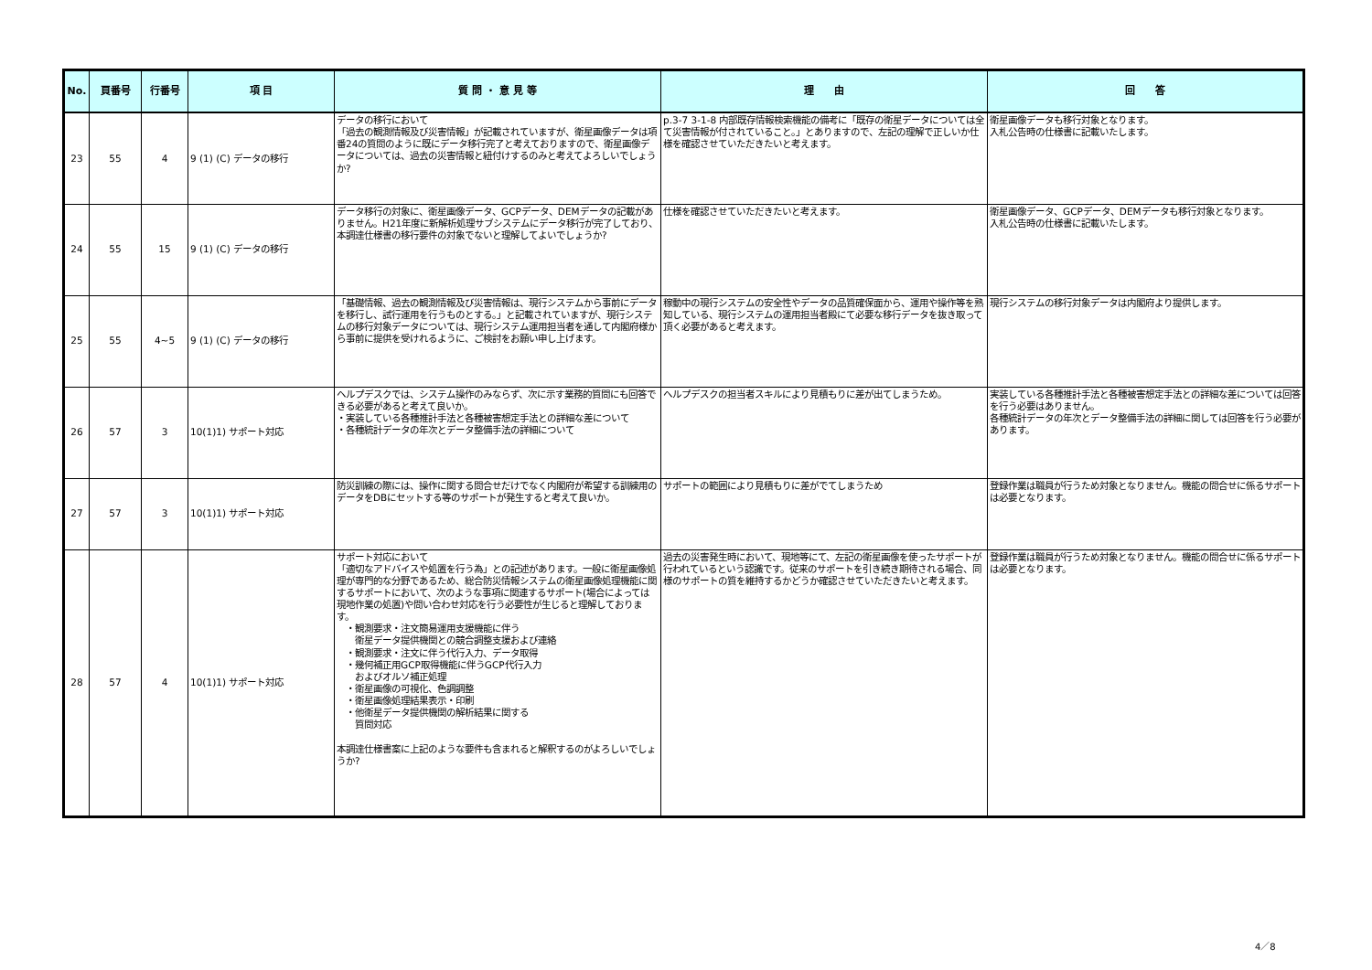| No. | 頁番号 | 行番号 | 項 目 | 質 問 ・ 意 見 等 | 理 由 | 回 答 |
| --- | --- | --- | --- | --- | --- | --- |
| 23 | 55 | 4 | 9 (1) (C) データの移行 | データの移行において 「過去の観測情報及び災害情報」が記載されていますが、衛星画像データは項番24の質問のように既にデータ移行完了と考えておりますので、衛星画像データについては、過去の災害情報と紐付けするのみと考えてよろしいでしょうか? | p.3-7 3-1-8 内部既存情報検索機能の備考に「既存の衛星データについては全て災害情報が付されていること。」とありますので、左記の理解で正しいか仕様を確認させていただきたいと考えます。 | 衛星画像データも移行対象となります。 入札公告時の仕様書に記載いたします。 |
| 24 | 55 | 15 | 9 (1) (C) データの移行 | データ移行の対象に、衛星画像データ、GCPデータ、DEMデータの記載がありません。H21年度に新解析処理サブシステムにデータ移行が完了しており、本調達仕様書の移行要件の対象でないと理解してよいでしょうか? | 仕様を確認させていただきたいと考えます。 | 衛星画像データ、GCPデータ、DEMデータも移行対象となります。 入札公告時の仕様書に記載いたします。 |
| 25 | 55 | 4~5 | 9 (1) (C) データの移行 | 「基礎情報、過去の観測情報及び災害情報は、現行システムから事前にデータを移行し、試行運用を行うものとする。」と記載されていますが、現行システムの移行対象データについては、現行システム運用担当者を通して内閣府様から事前に提供を受けれるように、ご検討をお願い申し上げます。 | 稼動中の現行システムの安全性やデータの品質確保面から、運用や操作等を熟知している、現行システムの運用担当者殿にて必要な移行データを抜き取って頂く必要があると考えます。 | 現行システムの移行対象データは内閣府より提供します。 |
| 26 | 57 | 3 | 10(1)1) サポート対応 | ヘルプデスクでは、システム操作のみならず、次に示す業務的質問にも回答できる必要があると考えて良いか。 ・実装している各種推計手法と各種被害想定手法との詳細な差について ・各種統計データの年次とデータ整備手法の詳細について | ヘルプデスクの担当者スキルにより見積もりに差が出てしまうため。 | 実装している各種推計手法と各種被害想定手法との詳細な差については回答を行う必要はありません。 各種統計データの年次とデータ整備手法の詳細に関しては回答を行う必要があります。 |
| 27 | 57 | 3 | 10(1)1) サポート対応 | 防災訓練の際には、操作に関する問合せだけでなく内閣府が希望する訓練用のデータをDBにセットする等のサポートが発生すると考えて良いか。 | サポートの範囲により見積もりに差がでてしまうため | 登録作業は職員が行うため対象となりません。機能の問合せに係るサポートは必要となります。 |
| 28 | 57 | 4 | 10(1)1) サポート対応 | サポート対応において 「適切なアドバイスや処置を行う為」との記述があります。一般に衛星画像処理が専門的な分野であるため、総合防災情報システムの衛星画像処理機能に関するサポートにおいて、次のような事項に関連するサポート(場合によっては現地作業の処置)や問い合わせ対応を行う必要性が生じると理解しております。 ・観測要求・注文簡易運用支援機能に伴う 衛星データ提供機関との競合調整支援および連絡 ・観測要求・注文に伴う代行入力、データ取得 ・幾何補正用GCP取得機能に伴うGCP代行入力 およびオルソ補正処理 ・衛星画像の可視化、色調調整 ・衛星画像処理結果表示・印刷 ・他衛星データ提供機関の解析結果に関する 質問対応 本調達仕様書案に上記のような要件も含まれると解釈するのがよろしいでしょうか? | 過去の災害発生時において、現地等にて、左記の衛星画像を使ったサポートが行われているという認識です。従来のサポートを引き続き期待される場合、同様のサポートの質を維持するかどうか確認させていただきたいと考えます。 | 登録作業は職員が行うため対象となりません。機能の問合せに係るサポートは必要となります。 |
4／8